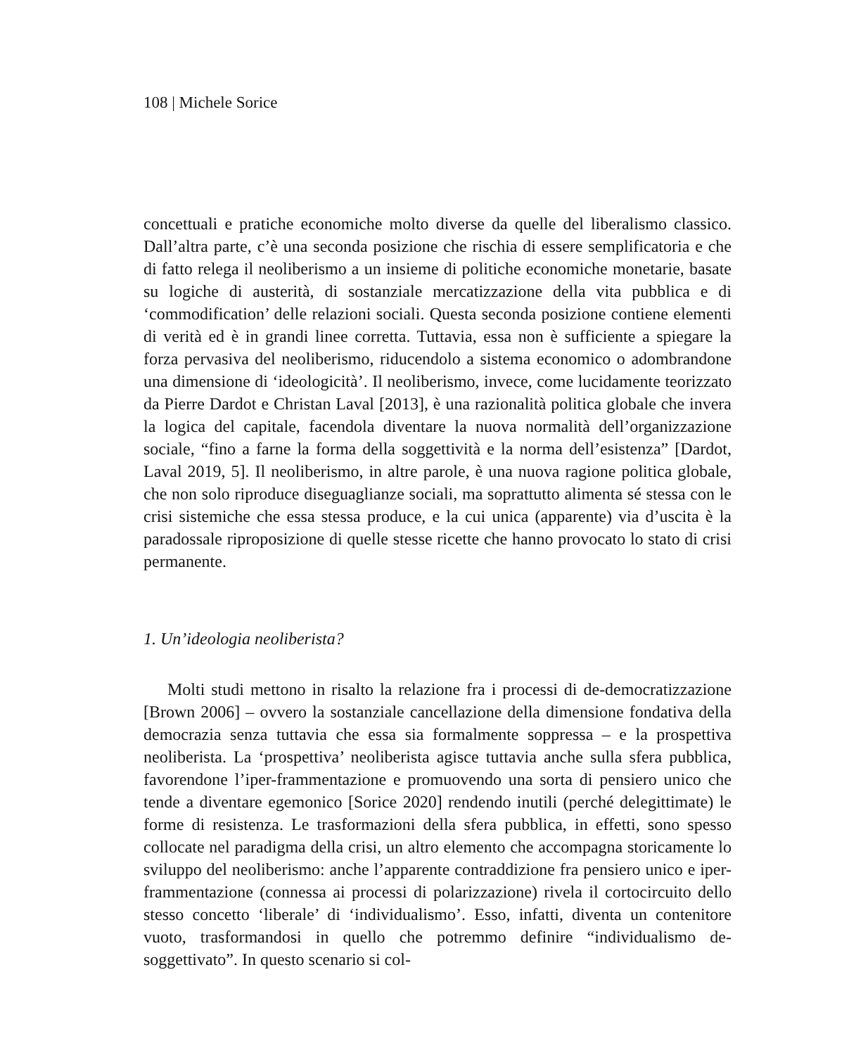108 | Michele Sorice
concettuali e pratiche economiche molto diverse da quelle del liberalismo classico. Dall’altra parte, c’è una seconda posizione che rischia di essere semplificatoria e che di fatto relega il neoliberismo a un insieme di politiche economiche monetarie, basate su logiche di austerità, di sostanziale mercatizzazione della vita pubblica e di ‘commodification’ delle relazioni sociali. Questa seconda posizione contiene elementi di verità ed è in grandi linee corretta. Tuttavia, essa non è sufficiente a spiegare la forza pervasiva del neoliberismo, riducendolo a sistema economico o adombrandone una dimensione di ‘ideologicità’. Il neoliberismo, invece, come lucidamente teorizzato da Pierre Dardot e Christan Laval [2013], è una razionalità politica globale che invera la logica del capitale, facendola diventare la nuova normalità dell’organizzazione sociale, “fino a farne la forma della soggettività e la norma dell’esistenza” [Dardot, Laval 2019, 5]. Il neoliberismo, in altre parole, è una nuova ragione politica globale, che non solo riproduce diseguaglianze sociali, ma soprattutto alimenta sé stessa con le crisi sistemiche che essa stessa produce, e la cui unica (apparente) via d’uscita è la paradossale riproposizione di quelle stesse ricette che hanno provocato lo stato di crisi permanente.
1. Un’ideologia neoliberista?
Molti studi mettono in risalto la relazione fra i processi di de-democratizzazione [Brown 2006] – ovvero la sostanziale cancellazione della dimensione fondativa della democrazia senza tuttavia che essa sia formalmente soppressa – e la prospettiva neoliberista. La ‘prospettiva’ neoliberista agisce tuttavia anche sulla sfera pubblica, favorendone l’iper-frammentazione e promuovendo una sorta di pensiero unico che tende a diventare egemonico [Sorice 2020] rendendo inutili (perché delegittimate) le forme di resistenza. Le trasformazioni della sfera pubblica, in effetti, sono spesso collocate nel paradigma della crisi, un altro elemento che accompagna storicamente lo sviluppo del neoliberismo: anche l’apparente contraddizione fra pensiero unico e iper-frammentazione (connessa ai processi di polarizzazione) rivela il cortocircuito dello stesso concetto ‘liberale’ di ‘individualismo’. Esso, infatti, diventa un contenitore vuoto, trasformandosi in quello che potremmo definire “individualismo de-soggettivato”. In questo scenario si col-